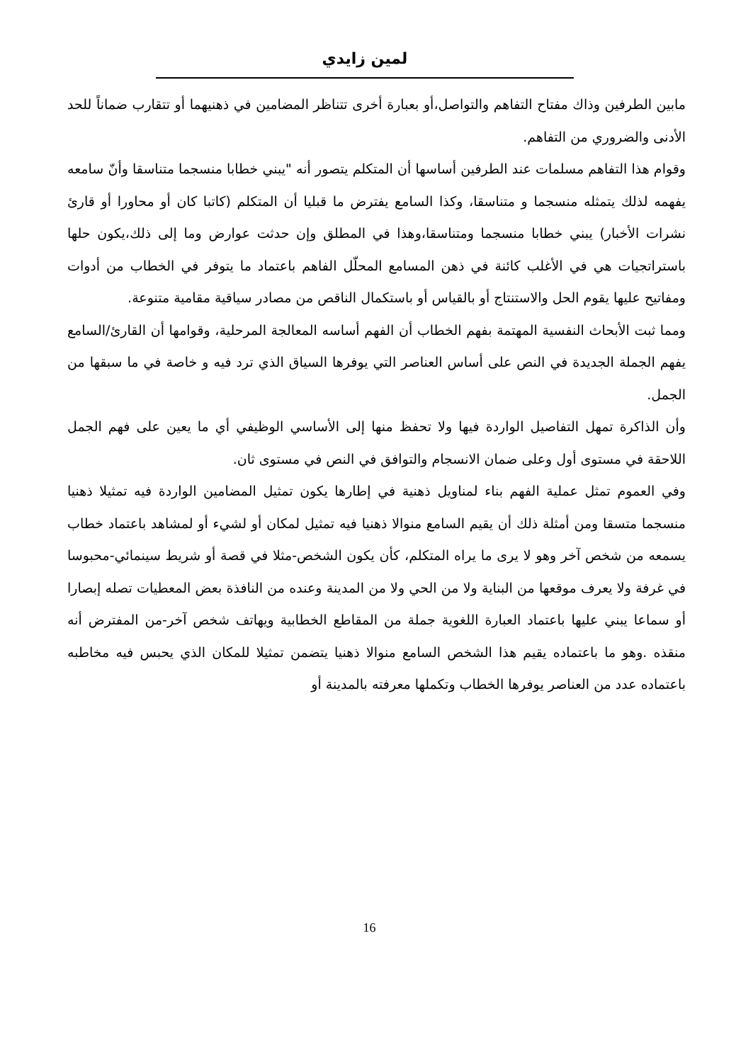لمين زايدي
مابين الطرفين وذاك مفتاح التفاهم والتواصل،أو بعبارة أخرى تتناظر المضامين في ذهنيهما أو تتقارب ضماناً للحد الأدنى والضروري من التفاهم.
وقوام هذا التفاهم مسلمات عند الطرفين أساسها أن المتكلم يتصور أنه "يبني خطابا منسجما متناسقا وأنّ سامعه يفهمه لذلك يتمثله منسجما و متناسقا، وكذا السامع يفترض ما قبليا أن المتكلم (كاتبا كان أو محاورا أو قارئ نشرات الأخبار) يبني خطابا منسجما ومتناسقا،وهذا في المطلق وإن حدثت عوارض وما إلى ذلك،يكون حلها باستراتجيات هي في الأغلب كائنة في ذهن المسامع المحلّل الفاهم باعتماد ما يتوفر في الخطاب من أدوات ومفاتيح عليها يقوم الحل والاستنتاج أو بالقياس أو باستكمال الناقص من مصادر سياقية مقامية متنوعة.
ومما ثبت الأبحاث النفسية المهتمة بفهم الخطاب أن الفهم أساسه المعالجة المرحلية، وقوامها أن القارئ/السامع يفهم الجملة الجديدة في النص على أساس العناصر التي يوفرها السياق الذي ترد فيه و خاصة في ما سبقها من الجمل.
وأن الذاكرة تمهل التفاصيل الواردة فيها ولا تحفظ منها إلى الأساسي الوظيفي أي ما يعين على فهم الجمل اللاحقة في مستوى أول وعلى ضمان الانسجام والتوافق في النص في مستوى ثان.
وفي العموم تمثل عملية الفهم بناء لمناويل ذهنية في إطارها يكون تمثيل المضامين الواردة فيه تمثيلا ذهنيا منسجما متسقا ومن أمثلة ذلك أن يقيم السامع منوالا ذهنيا فيه تمثيل لمكان أو لشيء أو لمشاهد باعتماد خطاب يسمعه من شخص آخر وهو لا يرى ما يراه المتكلم، كأن يكون الشخص-مثلا في قصة أو شريط سينمائي-محبوسا في غرفة ولا يعرف موقعها من البناية ولا من الحي ولا من المدينة وعنده من النافذة بعض المعطيات تصله إبصارا أو سماعا يبني عليها باعتماد العبارة اللغوية جملة من المقاطع الخطابية ويهاتف شخص آخر-من المفترض أنه منقذه .وهو ما باعتماده يقيم هذا الشخص السامع منوالا ذهنيا يتضمن تمثيلا للمكان الذي يحبس فيه مخاطبه باعتماده عدد من العناصر يوفرها الخطاب وتكملها معرفته بالمدينة أو
16